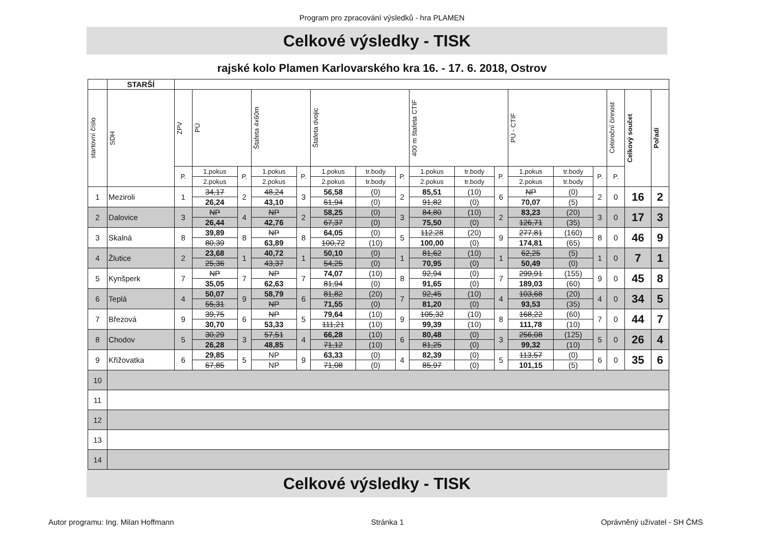Program pro zpracování výsledků - hra PLAMEN
Celkové výsledky - TISK
rajské kolo Plamen Karlovarského kra 16. - 17. 6. 2018, Ostrov
| | STARŠÍ | | | | | | | | | | | | | | | | | |
| --- | --- | --- | --- | --- | --- | --- | --- | --- | --- | --- | --- | --- | --- | --- | --- | --- | --- | --- |
| startovní číslo | SDH | ZPV | PÚ | | Štafeta 4x60m | | Štafeta dvojic | | | 400 m štafeta CTIF | | | PÚ - CTIF | | | Celoroční činnost | Celkový součet | Pořadí |
| | | P. | 1.pokus | P. | 1.pokus | P. | 1.pokus | tr.body | P. | 1.pokus | tr.body | P. | 1.pokus | tr.body | P. | P. | | |
| | | | 2.pokus | | 2.pokus | | 2.pokus | tr.body | | 2.pokus | tr.body | | 2.pokus | tr.body | | | | |
| 1 | Meziroli | 1 | 34,17 | 2 | 48,24 | 3 | 56,58 | (0) | 2 | 85,51 | (10) | 6 | NP | (0) | 2 | 0 | 16 | 2 |
| | | | 26,24 | | 43,10 | | 61,94 | (0) | | 91,82 | (0) | | 70,07 | (5) | | | | |
| 2 | Dalovice | 3 | NP | 4 | NP | 2 | 58,25 | (0) | 3 | 84,80 | (10) | 2 | 83,23 | (20) | 3 | 0 | 17 | 3 |
| | | | 26,44 | | 42,76 | | 67,37 | (0) | | 75,50 | (0) | | 126,71 | (35) | | | | |
| 3 | Skalná | 8 | 39,89 | 8 | NP | 8 | 64,05 | (0) | 5 | 112,28 | (20) | 9 | 277,81 | (160) | 8 | 0 | 46 | 9 |
| | | | 80,39 | | 63,89 | | 100,72 | (10) | | 100,00 | (0) | | 174,81 | (65) | | | | |
| 4 | Žlutice | 2 | 23,68 | 1 | 40,72 | 1 | 50,10 | (0) | 1 | 81,62 | (10) | 1 | 62,25 | (5) | 1 | 0 | 7 | 1 |
| | | | 25,36 | | 43,37 | | 54,25 | (0) | | 70,95 | (0) | | 50,49 | (0) | | | | |
| 5 | Kynšperk | 7 | NP | 7 | NP | 7 | 74,07 | (10) | 8 | 92,94 | (0) | 7 | 299,91 | (155) | 9 | 0 | 45 | 8 |
| | | | 35,05 | | 62,63 | | 81,94 | (0) | | 91,65 | (0) | | 189,03 | (60) | | | | |
| 6 | Teplá | 4 | 50,07 | 9 | 58,79 | 6 | 81,82 | (20) | 7 | 92,45 | (10) | 4 | 103,68 | (20) | 4 | 0 | 34 | 5 |
| | | | 55,31 | | NP | | 71,55 | (0) | | 81,20 | (0) | | 93,53 | (35) | | | | |
| 7 | Březová | 9 | 39,75 | 6 | NP | 5 | 79,64 | (10) | 9 | 105,32 | (10) | 8 | 168,22 | (60) | 7 | 0 | 44 | 7 |
| | | | 30,70 | | 53,33 | | 111,21 | (10) | | 99,39 | (10) | | 111,78 | (10) | | | | |
| 8 | Chodov | 5 | 30,29 | 3 | 57,51 | 4 | 66,28 | (10) | 6 | 80,48 | (0) | 3 | 256,08 | (125) | 5 | 0 | 26 | 4 |
| | | | 26,28 | | 48,85 | | 71,12 | (10) | | 81,25 | (0) | | 99,32 | (10) | | | | |
| 9 | Křižovatka | 6 | 29,85 | 5 | NP | 9 | 63,33 | (0) | 4 | 82,39 | (0) | 5 | 113,57 | (0) | 6 | 0 | 35 | 6 |
| | | | 67,85 | | NP | | 71,08 | (0) | | 85,97 | (0) | | 101,15 | (5) | | | | |
| 10 | | | | | | | | | | | | | | | | | | |
| 11 | | | | | | | | | | | | | | | | | | |
| 12 | | | | | | | | | | | | | | | | | | |
| 13 | | | | | | | | | | | | | | | | | | |
| 14 | | | | | | | | | | | | | | | | | | |
Celkové výsledky - TISK
Autor programu: Ing. Milan Hoffmann Stránka 1 Oprávněný uživatel - SH ČMS